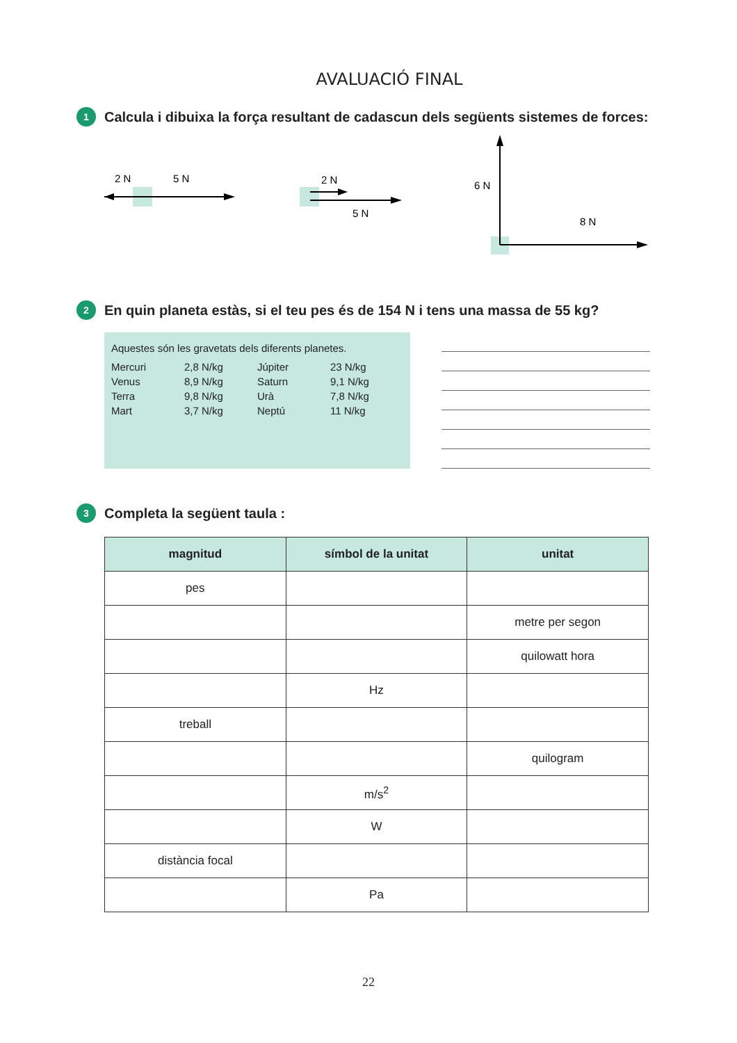AVALUACIÓ FINAL
1 Calcula i dibuixa la força resultant de cadascun dels següents sistemes de forces:
2 N
5 N
2 N
5 N
6 N
8 N
2 En quin planeta estàs, si el teu pes és de 154 N i tens una massa de 55 kg?
Aquestes són les gravetats dels diferents planetes.
| Mercuri | 2,8 N/kg | Júpiter | 23 N/kg |
| Venus | 8,9 N/kg | Saturn | 9,1 N/kg |
| Terra | 9,8 N/kg | Urà | 7,8 N/kg |
| Mart | 3,7 N/kg | Neptú | 11 N/kg |
3 Completa la següent taula :
| magnitud | símbol de la unitat | unitat |
| --- | --- | --- |
| pes | | |
| | | metre per segon |
| | | quilowatt hora |
| | Hz | |
| treball | | |
| | | quilogram |
| | m/s<sup>2</sup> | |
| | W | |
| distància focal | | |
| | Pa | |
22